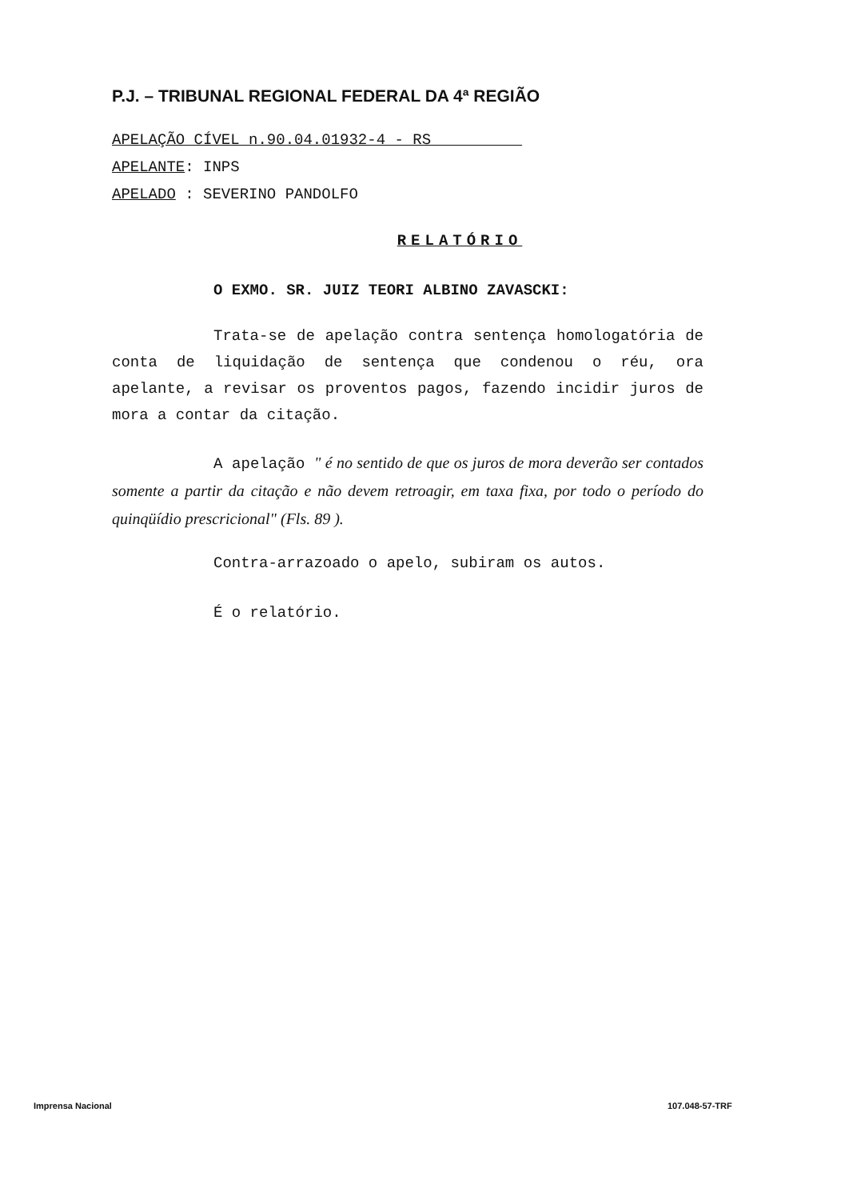P.J. – TRIBUNAL REGIONAL FEDERAL DA 4ª REGIÃO
APELAÇÃO CÍVEL n.90.04.01932-4 - RS
APELANTE: INPS
APELADO : SEVERINO PANDOLFO
RELATÓRIO
O EXMO. SR. JUIZ TEORI ALBINO ZAVASCKI:
Trata-se de apelação contra sentença homologatória de conta de liquidação de sentença que condenou o réu, ora apelante, a revisar os proventos pagos, fazendo incidir juros de mora a contar da citação.
A apelação " é no sentido de que os juros de mora deverão ser contados somente a partir da citação e não devem retroagir, em taxa fixa, por todo o período do quinqüídio prescricional" (Fls. 89 ).
Contra-arrazoado o apelo, subiram os autos.
É o relatório.
Imprensa Nacional 107.048-57-TRF